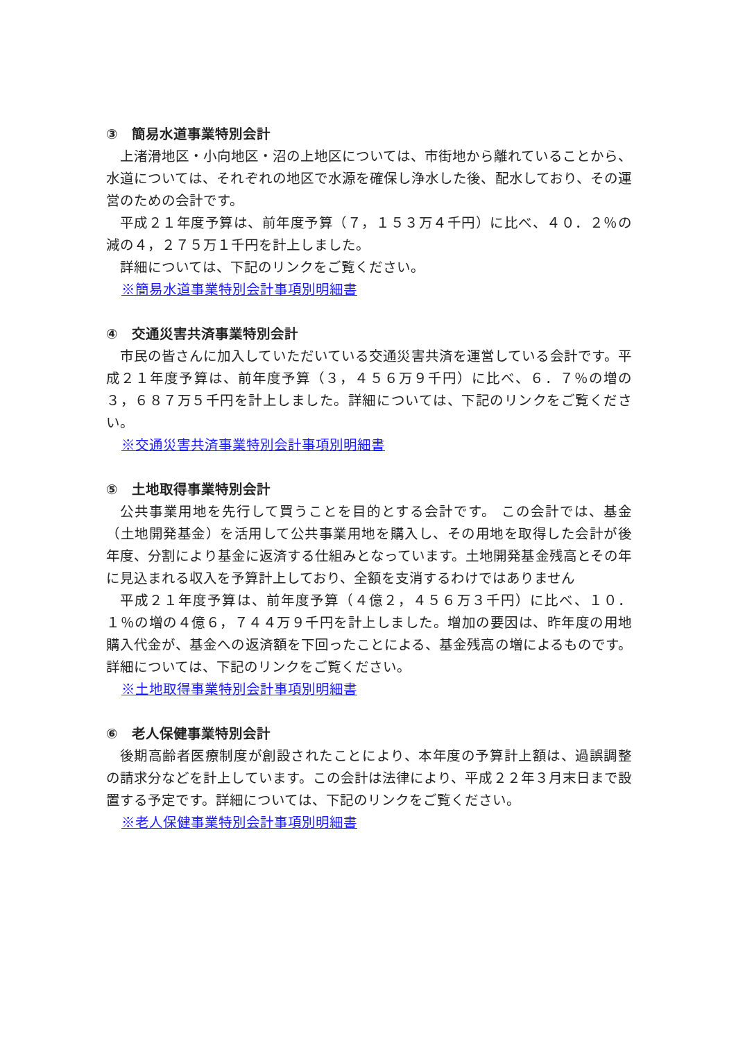③　簡易水道事業特別会計
上渚滑地区・小向地区・沼の上地区については、市街地から離れていることから、水道については、それぞれの地区で水源を確保し浄水した後、配水しており、その運営のための会計です。
平成２１年度予算は、前年度予算（７，１５３万４千円）に比べ、４０．２％の減の４，２７５万１千円を計上しました。
詳細については、下記のリンクをご覧ください。
※簡易水道事業特別会計事項別明細書
④　交通災害共済事業特別会計
市民の皆さんに加入していただいている交通災害共済を運営している会計です。平成２１年度予算は、前年度予算（３，４５６万９千円）に比べ、６．７％の増の３，６８７万５千円を計上しました。詳細については、下記のリンクをご覧ください。
※交通災害共済事業特別会計事項別明細書
⑤　土地取得事業特別会計
公共事業用地を先行して買うことを目的とする会計です。 この会計では、基金（土地開発基金）を活用して公共事業用地を購入し、その用地を取得した会計が後年度、分割により基金に返済する仕組みとなっています。土地開発基金残高とその年に見込まれる収入を予算計上しており、全額を支消するわけではありません
平成２１年度予算は、前年度予算（４億２，４５６万３千円）に比べ、１０．１％の増の４億６，７４４万９千円を計上しました。増加の要因は、昨年度の用地購入代金が、基金への返済額を下回ったことによる、基金残高の増によるものです。詳細については、下記のリンクをご覧ください。
※土地取得事業特別会計事項別明細書
⑥　老人保健事業特別会計
後期高齢者医療制度が創設されたことにより、本年度の予算計上額は、過誤調整の請求分などを計上しています。この会計は法律により、平成２２年３月末日まで設置する予定です。詳細については、下記のリンクをご覧ください。
※老人保健事業特別会計事項別明細書